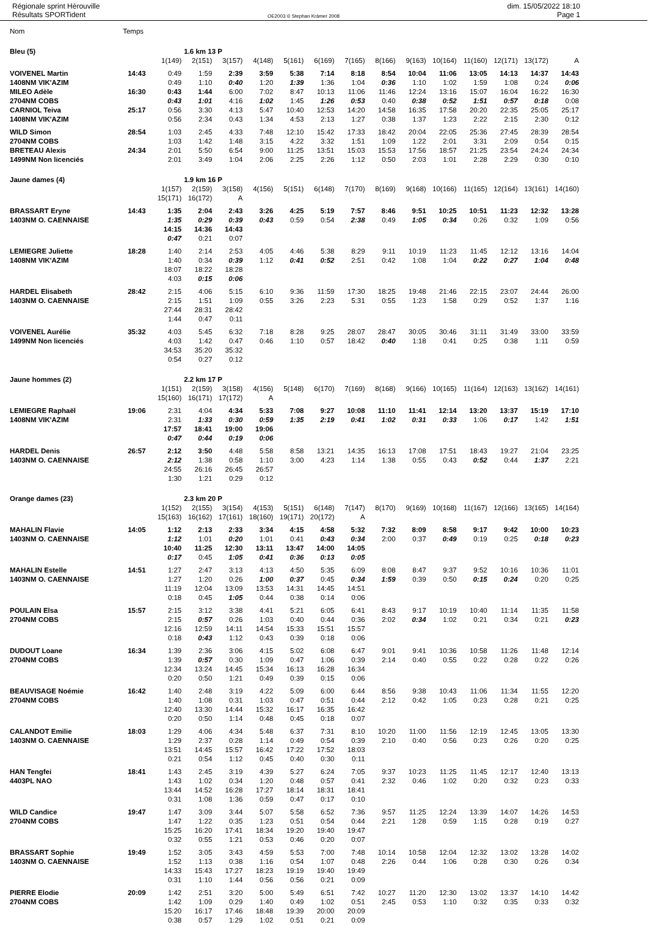Régionale sprint Hérouville
Résultats SPORTident
OE2003 © Stephan Krämer 2008
dim. 15/05/2022 18:10
Page 1
| Nom | Temps | | | | | | | | | | | | | | |
| Bleu (5) | | | 1.6 km 13 P | | | | | | | | | | | | |
| | | 1(149) | 2(151) | 3(157) | 4(148) | 5(161) | 6(169) | 7(165) | 8(166) | 9(163) | 10(164) | 11(160) | 12(171) | 13(172) | A |
| VOIVENEL Martin | 14:43 | 0:49 | 1:59 | 2:39 | 3:59 | 5:38 | 7:14 | 8:18 | 8:54 | 10:04 | 11:06 | 13:05 | 14:13 | 14:37 | 14:43 |
| 1408NM VIK'AZIM | | 0:49 | 1:10 | 0:40 | 1:20 | 1:39 | 1:36 | 1:04 | 0:36 | 1:10 | 1:02 | 1:59 | 1:08 | 0:24 | 0:06 |
| MILEO Adèle | 16:30 | 0:43 | 1:44 | 6:00 | 7:02 | 8:47 | 10:13 | 11:06 | 11:46 | 12:24 | 13:16 | 15:07 | 16:04 | 16:22 | 16:30 |
| 2704NM COBS | | 0:43 | 1:01 | 4:16 | 1:02 | 1:45 | 1:26 | 0:53 | 0:40 | 0:38 | 0:52 | 1:51 | 0:57 | 0:18 | 0:08 |
| CARNIOL Teiva | 25:17 | 0:56 | 3:30 | 4:13 | 5:47 | 10:40 | 12:53 | 14:20 | 14:58 | 16:35 | 17:58 | 20:20 | 22:35 | 25:05 | 25:17 |
| 1408NM VIK'AZIM | | 0:56 | 2:34 | 0:43 | 1:34 | 4:53 | 2:13 | 1:27 | 0:38 | 1:37 | 1:23 | 2:22 | 2:15 | 2:30 | 0:12 |
| WILD Simon | 28:54 | 1:03 | 2:45 | 4:33 | 7:48 | 12:10 | 15:42 | 17:33 | 18:42 | 20:04 | 22:05 | 25:36 | 27:45 | 28:39 | 28:54 |
| 2704NM COBS | | 1:03 | 1:42 | 1:48 | 3:15 | 4:22 | 3:32 | 1:51 | 1:09 | 1:22 | 2:01 | 3:31 | 2:09 | 0:54 | 0:15 |
| BRETEAU Alexis | 24:34 | 2:01 | 5:50 | 6:54 | 9:00 | 11:25 | 13:51 | 15:03 | 15:53 | 17:56 | 18:57 | 21:25 | 23:54 | 24:24 | 24:34 |
| 1499NM Non licenciés | | 2:01 | 3:49 | 1:04 | 2:06 | 2:25 | 2:26 | 1:12 | 0:50 | 2:03 | 1:01 | 2:28 | 2:29 | 0:30 | 0:10 |
| Jaune dames (4) | | | 1.9 km 16 P | | | | | | | | | | | | |
| | | 1(157) | 2(159) | 3(158) | 4(156) | 5(151) | 6(148) | 7(170) | 8(169) | 9(168) | 10(166) | 11(165) | 12(164) | 13(161) | 14(160) |
| | | 15(171) | 16(172) | A | | | | | | | | | | | |
| BRASSART Eryne | 14:43 | 1:35 | 2:04 | 2:43 | 3:26 | 4:25 | 5:19 | 7:57 | 8:46 | 9:51 | 10:25 | 10:51 | 11:23 | 12:32 | 13:28 |
| 1403NM O. CAENNAISE | | 1:35 | 0:29 | 0:39 | 0:43 | 0:59 | 0:54 | 2:38 | 0:49 | 1:05 | 0:34 | 0:26 | 0:32 | 1:09 | 0:56 |
| | | 14:15 | 14:36 | 14:43 | | | | | | | | | | | |
| | | 0:47 | 0:21 | 0:07 | | | | | | | | | | | |
| LEMIEGRE Juliette | 18:28 | 1:40 | 2:14 | 2:53 | 4:05 | 4:46 | 5:38 | 8:29 | 9:11 | 10:19 | 11:23 | 11:45 | 12:12 | 13:16 | 14:04 |
| 1408NM VIK'AZIM | | 1:40 | 0:34 | 0:39 | 1:12 | 0:41 | 0:52 | 2:51 | 0:42 | 1:08 | 1:04 | 0:22 | 0:27 | 1:04 | 0:48 |
| | | 18:07 | 18:22 | 18:28 | | | | | | | | | | | |
| | | 4:03 | 0:15 | 0:06 | | | | | | | | | | | |
| HARDEL Elisabeth | 28:42 | 2:15 | 4:06 | 5:15 | 6:10 | 9:36 | 11:59 | 17:30 | 18:25 | 19:48 | 21:46 | 22:15 | 23:07 | 24:44 | 26:00 |
| 1403NM O. CAENNAISE | | 2:15 | 1:51 | 1:09 | 0:55 | 3:26 | 2:23 | 5:31 | 0:55 | 1:23 | 1:58 | 0:29 | 0:52 | 1:37 | 1:16 |
| | | 27:44 | 28:31 | 28:42 | | | | | | | | | | | |
| | | 1:44 | 0:47 | 0:11 | | | | | | | | | | | |
| VOIVENEL Aurélie | 35:32 | 4:03 | 5:45 | 6:32 | 7:18 | 8:28 | 9:25 | 28:07 | 28:47 | 30:05 | 30:46 | 31:11 | 31:49 | 33:00 | 33:59 |
| 1499NM Non licenciés | | 4:03 | 1:42 | 0:47 | 0:46 | 1:10 | 0:57 | 18:42 | 0:40 | 1:18 | 0:41 | 0:25 | 0:38 | 1:11 | 0:59 |
| | | 34:53 | 35:20 | 35:32 | | | | | | | | | | | |
| | | 0:54 | 0:27 | 0:12 | | | | | | | | | | | |
| Jaune hommes (2) | | | 2.2 km 17 P | | | | | | | | | | | | |
| | | 1(151) | 2(159) | 3(158) | 4(156) | 5(148) | 6(170) | 7(169) | 8(168) | 9(166) | 10(165) | 11(164) | 12(163) | 13(162) | 14(161) |
| | | 15(160) | 16(171) | 17(172) | A | | | | | | | | | | |
| LEMIEGRE Raphaël | 19:06 | 2:31 | 4:04 | 4:34 | 5:33 | 7:08 | 9:27 | 10:08 | 11:10 | 11:41 | 12:14 | 13:20 | 13:37 | 15:19 | 17:10 |
| 1408NM VIK'AZIM | | 2:31 | 1:33 | 0:30 | 0:59 | 1:35 | 2:19 | 0:41 | 1:02 | 0:31 | 0:33 | 1:06 | 0:17 | 1:42 | 1:51 |
| | | 17:57 | 18:41 | 19:00 | 19:06 | | | | | | | | | | |
| | | 0:47 | 0:44 | 0:19 | 0:06 | | | | | | | | | | |
| HARDEL Denis | 26:57 | 2:12 | 3:50 | 4:48 | 5:58 | 8:58 | 13:21 | 14:35 | 16:13 | 17:08 | 17:51 | 18:43 | 19:27 | 21:04 | 23:25 |
| 1403NM O. CAENNAISE | | 2:12 | 1:38 | 0:58 | 1:10 | 3:00 | 4:23 | 1:14 | 1:38 | 0:55 | 0:43 | 0:52 | 0:44 | 1:37 | 2:21 |
| | | 24:55 | 26:16 | 26:45 | 26:57 | | | | | | | | | | |
| | | 1:30 | 1:21 | 0:29 | 0:12 | | | | | | | | | | |
| Orange dames (23) | | | 2.3 km 20 P | | | | | | | | | | | | |
| | | 1(152) | 2(155) | 3(154) | 4(153) | 5(151) | 6(148) | 7(147) | 8(170) | 9(169) | 10(168) | 11(167) | 12(166) | 13(165) | 14(164) |
| | | 15(163) | 16(162) | 17(161) | 18(160) | 19(171) | 20(172) | A | | | | | | | |
| MAHALIN Flavie | 14:05 | 1:12 | 2:13 | 2:33 | 3:34 | 4:15 | 4:58 | 5:32 | 7:32 | 8:09 | 8:58 | 9:17 | 9:42 | 10:00 | 10:23 |
| 1403NM O. CAENNAISE | | 1:12 | 1:01 | 0:20 | 1:01 | 0:41 | 0:43 | 0:34 | 2:00 | 0:37 | 0:49 | 0:19 | 0:25 | 0:18 | 0:23 |
| | | 10:40 | 11:25 | 12:30 | 13:11 | 13:47 | 14:00 | 14:05 | | | | | | | |
| | | 0:17 | 0:45 | 1:05 | 0:41 | 0:36 | 0:13 | 0:05 | | | | | | | |
| MAHALIN Estelle | 14:51 | 1:27 | 2:47 | 3:13 | 4:13 | 4:50 | 5:35 | 6:09 | 8:08 | 8:47 | 9:37 | 9:52 | 10:16 | 10:36 | 11:01 |
| 1403NM O. CAENNAISE | | 1:27 | 1:20 | 0:26 | 1:00 | 0:37 | 0:45 | 0:34 | 1:59 | 0:39 | 0:50 | 0:15 | 0:24 | 0:20 | 0:25 |
| | | 11:19 | 12:04 | 13:09 | 13:53 | 14:31 | 14:45 | 14:51 | | | | | | | |
| | | 0:18 | 0:45 | 1:05 | 0:44 | 0:38 | 0:14 | 0:06 | | | | | | | |
| POULAIN Elsa | 15:57 | 2:15 | 3:12 | 3:38 | 4:41 | 5:21 | 6:05 | 6:41 | 8:43 | 9:17 | 10:19 | 10:40 | 11:14 | 11:35 | 11:58 |
| 2704NM COBS | | 2:15 | 0:57 | 0:26 | 1:03 | 0:40 | 0:44 | 0:36 | 2:02 | 0:34 | 1:02 | 0:21 | 0:34 | 0:21 | 0:23 |
| | | 12:16 | 12:59 | 14:11 | 14:54 | 15:33 | 15:51 | 15:57 | | | | | | | |
| | | 0:18 | 0:43 | 1:12 | 0:43 | 0:39 | 0:18 | 0:06 | | | | | | | |
| DUDOUT Loane | 16:34 | 1:39 | 2:36 | 3:06 | 4:15 | 5:02 | 6:08 | 6:47 | 9:01 | 9:41 | 10:36 | 10:58 | 11:26 | 11:48 | 12:14 |
| 2704NM COBS | | 1:39 | 0:57 | 0:30 | 1:09 | 0:47 | 1:06 | 0:39 | 2:14 | 0:40 | 0:55 | 0:22 | 0:28 | 0:22 | 0:26 |
| | | 12:34 | 13:24 | 14:45 | 15:34 | 16:13 | 16:28 | 16:34 | | | | | | | |
| | | 0:20 | 0:50 | 1:21 | 0:49 | 0:39 | 0:15 | 0:06 | | | | | | | |
| BEAUVISAGE Noémie | 16:42 | 1:40 | 2:48 | 3:19 | 4:22 | 5:09 | 6:00 | 6:44 | 8:56 | 9:38 | 10:43 | 11:06 | 11:34 | 11:55 | 12:20 |
| 2704NM COBS | | 1:40 | 1:08 | 0:31 | 1:03 | 0:47 | 0:51 | 0:44 | 2:12 | 0:42 | 1:05 | 0:23 | 0:28 | 0:21 | 0:25 |
| | | 12:40 | 13:30 | 14:44 | 15:32 | 16:17 | 16:35 | 16:42 | | | | | | | |
| | | 0:20 | 0:50 | 1:14 | 0:48 | 0:45 | 0:18 | 0:07 | | | | | | | |
| CALANDOT Emilie | 18:03 | 1:29 | 4:06 | 4:34 | 5:48 | 6:37 | 7:31 | 8:10 | 10:20 | 11:00 | 11:56 | 12:19 | 12:45 | 13:05 | 13:30 |
| 1403NM O. CAENNAISE | | 1:29 | 2:37 | 0:28 | 1:14 | 0:49 | 0:54 | 0:39 | 2:10 | 0:40 | 0:56 | 0:23 | 0:26 | 0:20 | 0:25 |
| | | 13:51 | 14:45 | 15:57 | 16:42 | 17:22 | 17:52 | 18:03 | | | | | | | |
| | | 0:21 | 0:54 | 1:12 | 0:45 | 0:40 | 0:30 | 0:11 | | | | | | | |
| HAN Tengfei | 18:41 | 1:43 | 2:45 | 3:19 | 4:39 | 5:27 | 6:24 | 7:05 | 9:37 | 10:23 | 11:25 | 11:45 | 12:17 | 12:40 | 13:13 |
| 4403PL NAO | | 1:43 | 1:02 | 0:34 | 1:20 | 0:48 | 0:57 | 0:41 | 2:32 | 0:46 | 1:02 | 0:20 | 0:32 | 0:23 | 0:33 |
| | | 13:44 | 14:52 | 16:28 | 17:27 | 18:14 | 18:31 | 18:41 | | | | | | | |
| | | 0:31 | 1:08 | 1:36 | 0:59 | 0:47 | 0:17 | 0:10 | | | | | | | |
| WILD Candice | 19:47 | 1:47 | 3:09 | 3:44 | 5:07 | 5:58 | 6:52 | 7:36 | 9:57 | 11:25 | 12:24 | 13:39 | 14:07 | 14:26 | 14:53 |
| 2704NM COBS | | 1:47 | 1:22 | 0:35 | 1:23 | 0:51 | 0:54 | 0:44 | 2:21 | 1:28 | 0:59 | 1:15 | 0:28 | 0:19 | 0:27 |
| | | 15:25 | 16:20 | 17:41 | 18:34 | 19:20 | 19:40 | 19:47 | | | | | | | |
| | | 0:32 | 0:55 | 1:21 | 0:53 | 0:46 | 0:20 | 0:07 | | | | | | | |
| BRASSART Sophie | 19:49 | 1:52 | 3:05 | 3:43 | 4:59 | 5:53 | 7:00 | 7:48 | 10:14 | 10:58 | 12:04 | 12:32 | 13:02 | 13:28 | 14:02 |
| 1403NM O. CAENNAISE | | 1:52 | 1:13 | 0:38 | 1:16 | 0:54 | 1:07 | 0:48 | 2:26 | 0:44 | 1:06 | 0:28 | 0:30 | 0:26 | 0:34 |
| | | 14:33 | 15:43 | 17:27 | 18:23 | 19:19 | 19:40 | 19:49 | | | | | | | |
| | | 0:31 | 1:10 | 1:44 | 0:56 | 0:56 | 0:21 | 0:09 | | | | | | | |
| PIERRE Elodie | 20:09 | 1:42 | 2:51 | 3:20 | 5:00 | 5:49 | 6:51 | 7:42 | 10:27 | 11:20 | 12:30 | 13:02 | 13:37 | 14:10 | 14:42 |
| 2704NM COBS | | 1:42 | 1:09 | 0:29 | 1:40 | 0:49 | 1:02 | 0:51 | 2:45 | 0:53 | 1:10 | 0:32 | 0:35 | 0:33 | 0:32 |
| | | 15:20 | 16:17 | 17:46 | 18:48 | 19:39 | 20:00 | 20:09 | | | | | | | |
| | | 0:38 | 0:57 | 1:29 | 1:02 | 0:51 | 0:21 | 0:09 | | | | | | | |